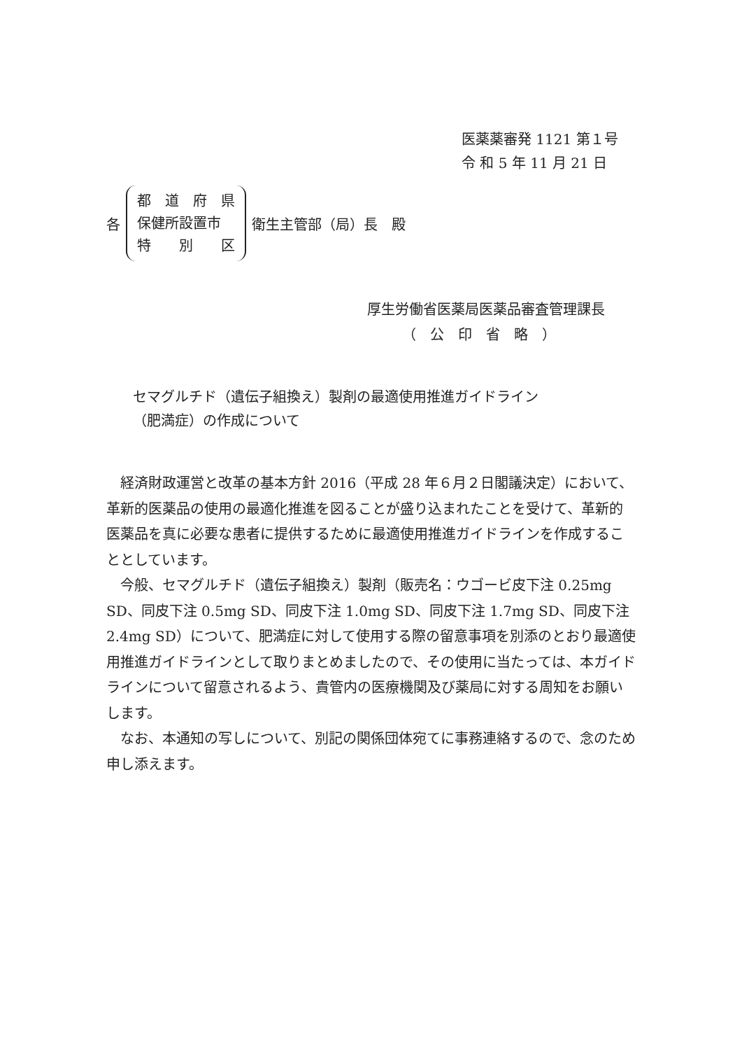医薬薬審発 1121 第１号
令 和 5 年 11 月 21 日
各
都　道　府　県
保健所設置市
特　　別　　区
衛生主管部（局）長　殿
厚生労働省医薬局医薬品審査管理課長
　　　（　公　印　省　略　）
セマグルチド（遺伝子組換え）製剤の最適使用推進ガイドライン
（肥満症）の作成について
経済財政運営と改革の基本方針 2016（平成 28 年６月２日閣議決定）において、革新的医薬品の使用の最適化推進を図ることが盛り込まれたことを受けて、革新的医薬品を真に必要な患者に提供するために最適使用推進ガイドラインを作成することとしています。
今般、セマグルチド（遺伝子組換え）製剤（販売名：ウゴービ皮下注 0.25mg SD、同皮下注 0.5mg SD、同皮下注 1.0mg SD、同皮下注 1.7mg SD、同皮下注 2.4mg SD）について、肥満症に対して使用する際の留意事項を別添のとおり最適使用推進ガイドラインとして取りまとめましたので、その使用に当たっては、本ガイドラインについて留意されるよう、貴管内の医療機関及び薬局に対する周知をお願いします。
なお、本通知の写しについて、別記の関係団体宛てに事務連絡するので、念のため申し添えます。